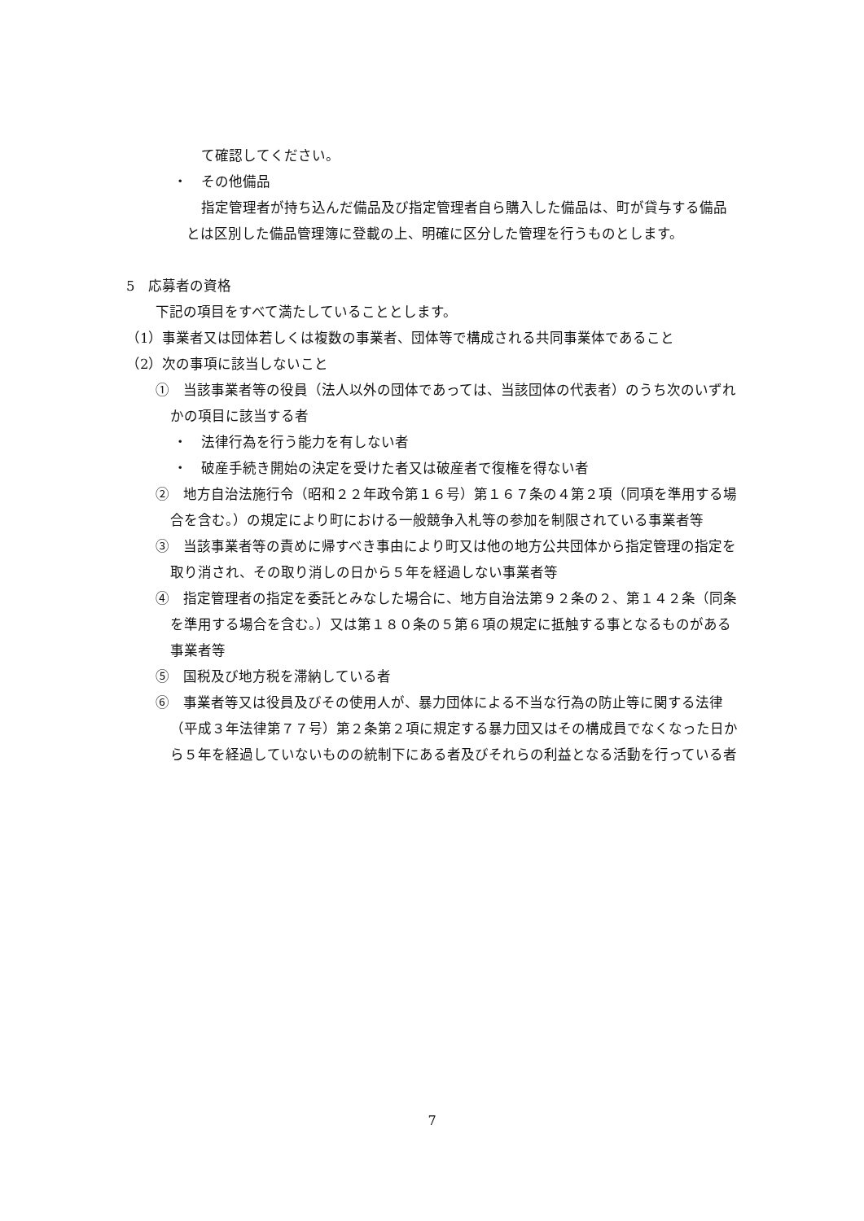て確認してください。
・　その他備品
指定管理者が持ち込んだ備品及び指定管理者自ら購入した備品は、町が貸与する備品とは区別した備品管理簿に登載の上、明確に区分した管理を行うものとします。
5　応募者の資格
下記の項目をすべて満たしていることとします。
（1）事業者又は団体若しくは複数の事業者、団体等で構成される共同事業体であること
（2）次の事項に該当しないこと
①　当該事業者等の役員（法人以外の団体であっては、当該団体の代表者）のうち次のいずれかの項目に該当する者
・　法律行為を行う能力を有しない者
・　破産手続き開始の決定を受けた者又は破産者で復権を得ない者
②　地方自治法施行令（昭和２２年政令第１６号）第１６７条の４第２項（同項を準用する場合を含む。）の規定により町における一般競争入札等の参加を制限されている事業者等
③　当該事業者等の責めに帰すべき事由により町又は他の地方公共団体から指定管理の指定を取り消され、その取り消しの日から５年を経過しない事業者等
④　指定管理者の指定を委託とみなした場合に、地方自治法第９２条の２、第１４２条（同条を準用する場合を含む。）又は第１８０条の５第６項の規定に抵触する事となるものがある事業者等
⑤　国税及び地方税を滞納している者
⑥　事業者等又は役員及びその使用人が、暴力団体による不当な行為の防止等に関する法律（平成３年法律第７７号）第２条第２項に規定する暴力団又はその構成員でなくなった日から５年を経過していないものの統制下にある者及びそれらの利益となる活動を行っている者
7